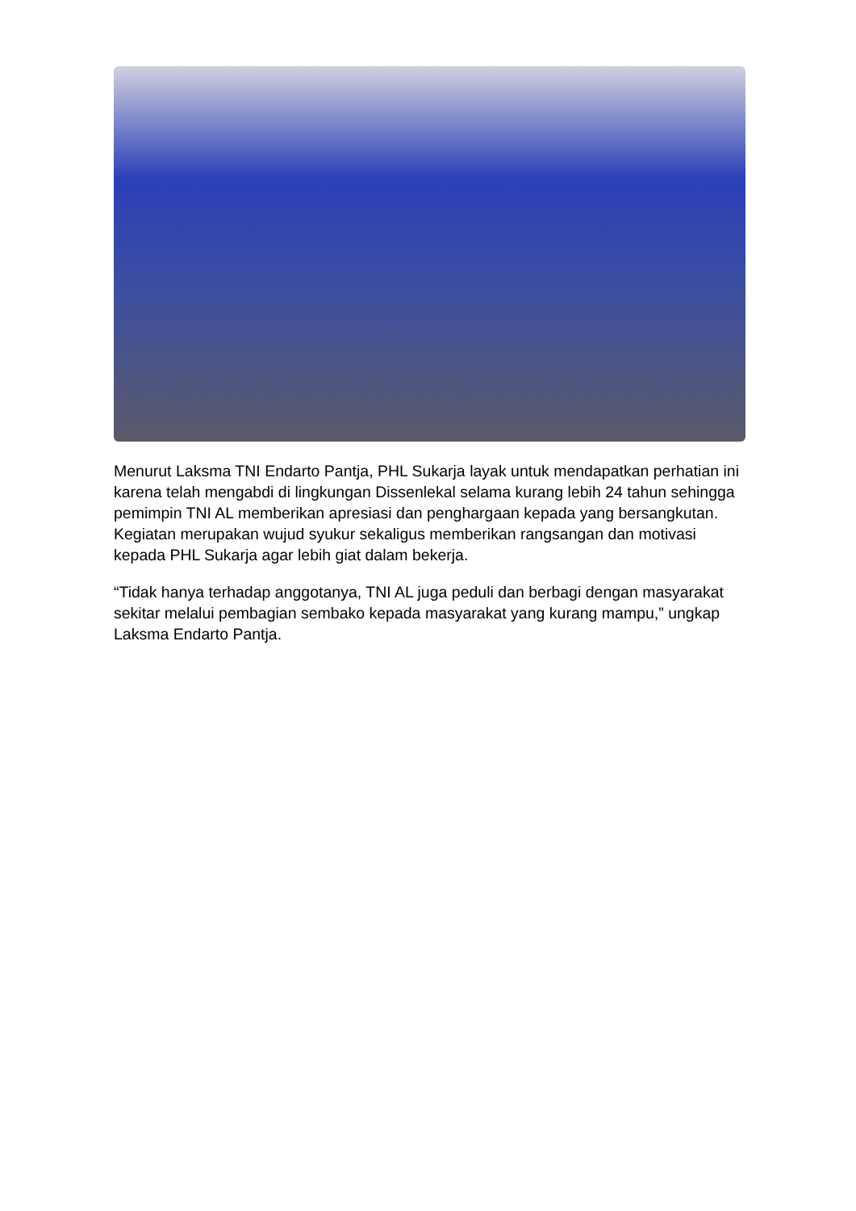Menurut Laksma TNI Endarto Pantja, PHL Sukarja layak untuk mendapatkan perhatian ini karena telah mengabdi di lingkungan Dissenlekal selama kurang lebih 24 tahun sehingga pemimpin TNI AL memberikan apresiasi dan penghargaan kepada yang bersangkutan. Kegiatan merupakan wujud syukur sekaligus memberikan rangsangan dan motivasi kepada PHL Sukarja agar lebih giat dalam bekerja.
“Tidak hanya terhadap anggotanya, TNI AL juga peduli dan berbagi dengan masyarakat sekitar melalui pembagian sembako kepada masyarakat yang kurang mampu,” ungkap Laksma Endarto Pantja.